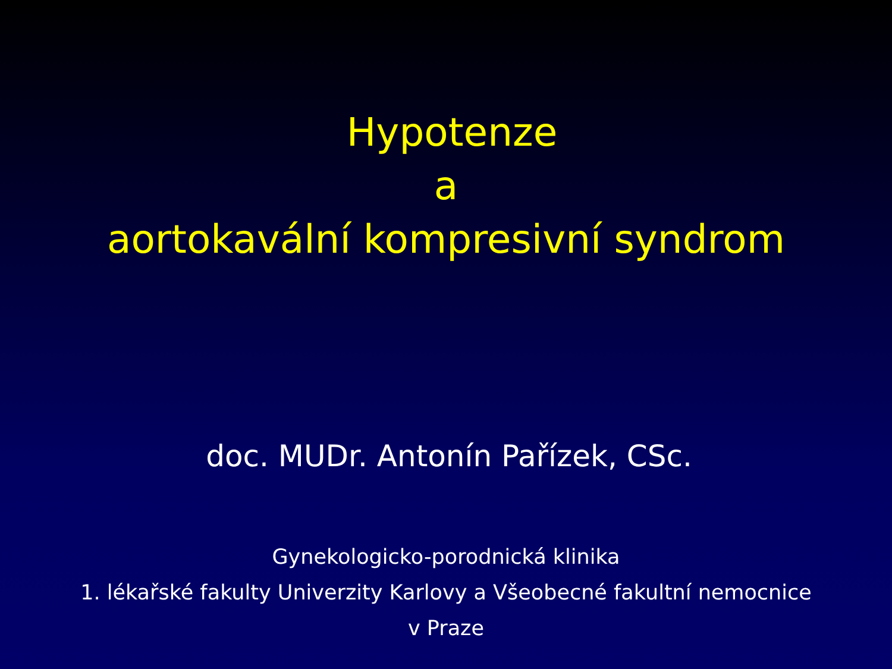Hypotenze
a
aortokavální kompresivní syndrom
doc. MUDr. Antonín Pařízek, CSc.
Gynekologicko-porodnická klinika
1. lékařské fakulty Univerzity Karlovy a Všeobecné fakultní nemocnice
v Praze